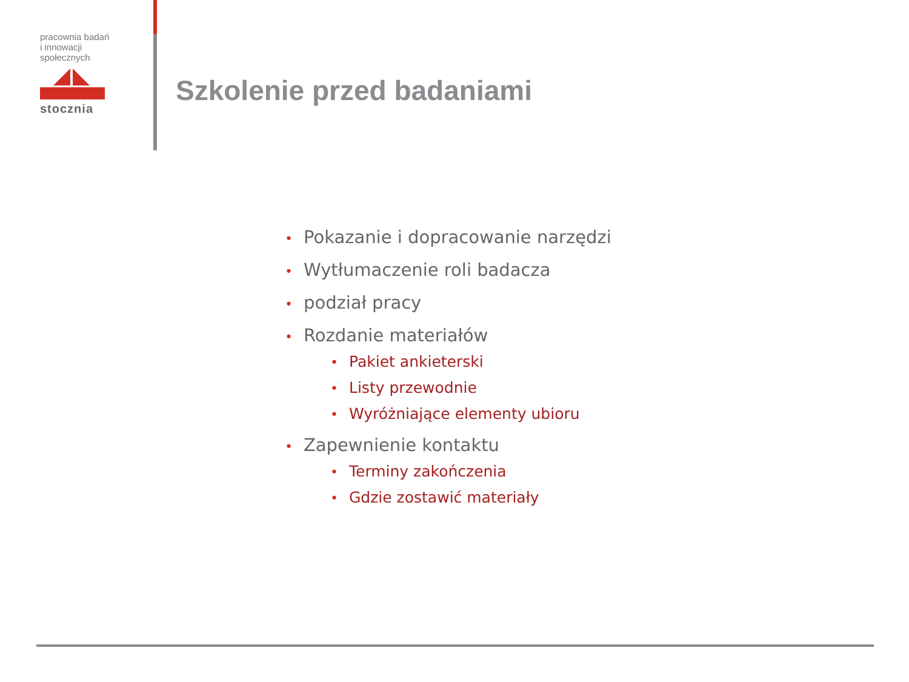pracownia badań
i innowacji
społecznych
stocznia
Szkolenie przed badaniami
• Pokazanie i dopracowanie narzędzi
• Wytłumaczenie roli badacza
• podział pracy
• Rozdanie materiałów
• Pakiet ankieterski
• Listy przewodnie
• Wyróżniające elementy ubioru
• Zapewnienie kontaktu
• Terminy zakończenia
• Gdzie zostawić materiały